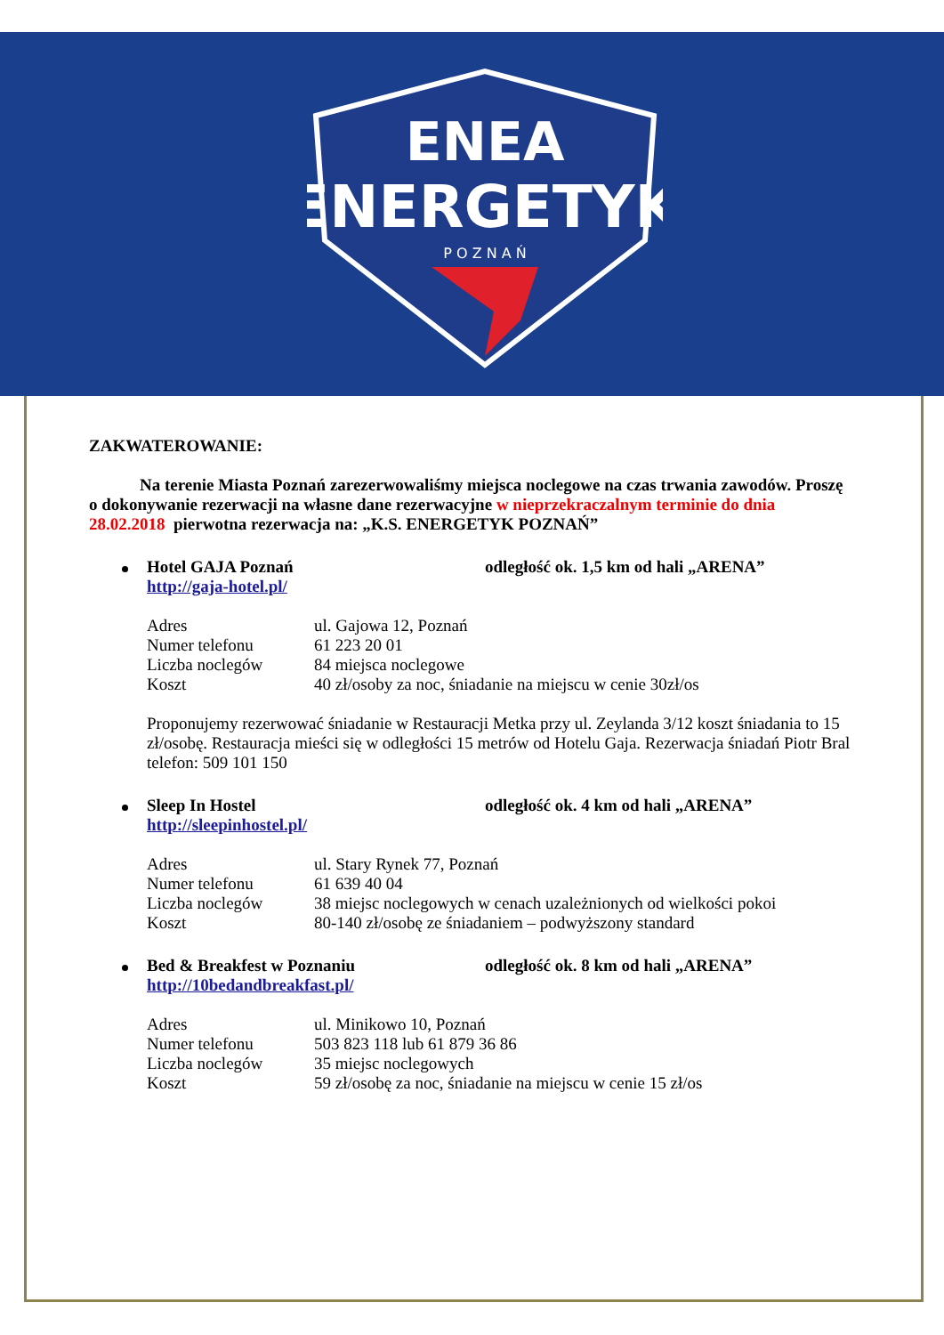ENEA
ENERGETYK
P O Z N A Ń
ZAKWATEROWANIE:
Na terenie Miasta Poznań zarezerwowaliśmy miejsca noclegowe na czas trwania zawodów. Proszę o dokonywanie rezerwacji na własne dane rezerwacyjne w nieprzekraczalnym terminie do dnia 28.02.2018 pierwotna rezerwacja na: „K.S. ENERGETYK POZNAŃ”
Hotel GAJA Poznań odległość ok. 1,5 km od hali „ARENA”
http://gaja-hotel.pl/
Adres ul. Gajowa 12, Poznań
Numer telefonu 61 223 20 01
Liczba noclegów 84 miejsca noclegowe
Koszt 40 zł/osoby za noc, śniadanie na miejscu w cenie 30zł/os
Proponujemy rezerwować śniadanie w Restauracji Metka przy ul. Zeylanda 3/12 koszt śniadania to 15 zł/osobę. Restauracja mieści się w odległości 15 metrów od Hotelu Gaja. Rezerwacja śniadań Piotr Bral telefon: 509 101 150
Sleep In Hostel odległość ok. 4 km od hali „ARENA”
http://sleepinhostel.pl/
Adres ul. Stary Rynek 77, Poznań
Numer telefonu 61 639 40 04
Liczba noclegów 38 miejsc noclegowych w cenach uzależnionych od wielkości pokoi
Koszt 80-140 zł/osobę ze śniadaniem – podwyższony standard
Bed & Breakfest w Poznaniu odległość ok. 8 km od hali „ARENA”
http://10bedandbreakfast.pl/
Adres ul. Minikowo 10, Poznań
Numer telefonu 503 823 118 lub 61 879 36 86
Liczba noclegów 35 miejsc noclegowych
Koszt 59 zł/osobę za noc, śniadanie na miejscu w cenie 15 zł/os